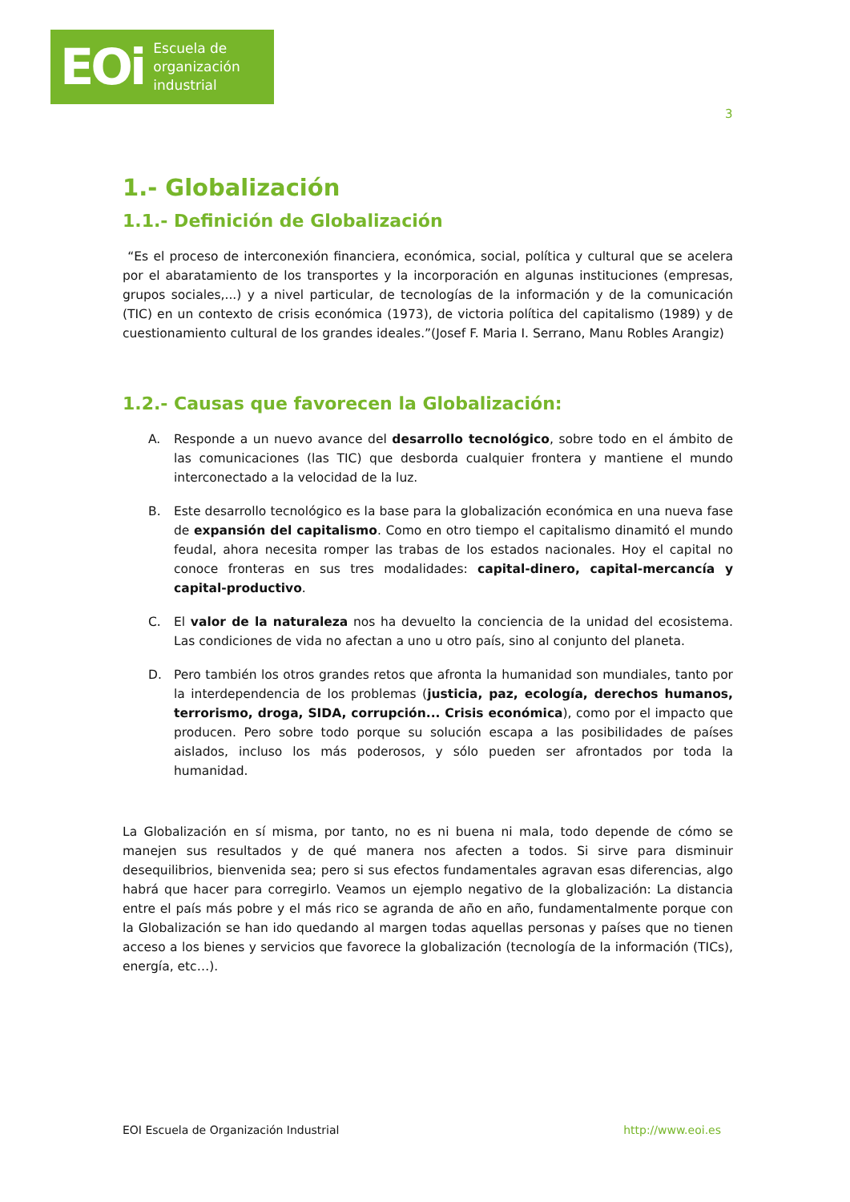EOi Escuela de
organización
industrial
3
1.- Globalización
1.1.- Definición de Globalización
“Es el proceso de interconexión financiera, económica, social, política y cultural que se acelera por el abaratamiento de los transportes y la incorporación en algunas instituciones (empresas, grupos sociales,...) y a nivel particular, de tecnologías de la información y de la comunicación (TIC) en un contexto de crisis económica (1973), de victoria política del capitalismo (1989) y de cuestionamiento cultural de los grandes ideales.”(Josef F. Maria I. Serrano, Manu Robles Arangiz)
1.2.- Causas que favorecen la Globalización:
A. Responde a un nuevo avance del desarrollo tecnológico, sobre todo en el ámbito de las comunicaciones (las TIC) que desborda cualquier frontera y mantiene el mundo interconectado a la velocidad de la luz.
B. Este desarrollo tecnológico es la base para la globalización económica en una nueva fase de expansión del capitalismo. Como en otro tiempo el capitalismo dinamitó el mundo feudal, ahora necesita romper las trabas de los estados nacionales. Hoy el capital no conoce fronteras en sus tres modalidades: capital-dinero, capital-mercancía y capital-productivo.
C. El valor de la naturaleza nos ha devuelto la conciencia de la unidad del ecosistema. Las condiciones de vida no afectan a uno u otro país, sino al conjunto del planeta.
D. Pero también los otros grandes retos que afronta la humanidad son mundiales, tanto por la interdependencia de los problemas (justicia, paz, ecología, derechos humanos, terrorismo, droga, SIDA, corrupción... Crisis económica), como por el impacto que producen. Pero sobre todo porque su solución escapa a las posibilidades de países aislados, incluso los más poderosos, y sólo pueden ser afrontados por toda la humanidad.
La Globalización en sí misma, por tanto, no es ni buena ni mala, todo depende de cómo se manejen sus resultados y de qué manera nos afecten a todos. Si sirve para disminuir desequilibrios, bienvenida sea; pero si sus efectos fundamentales agravan esas diferencias, algo habrá que hacer para corregirlo. Veamos un ejemplo negativo de la globalización: La distancia entre el país más pobre y el más rico se agranda de año en año, fundamentalmente porque con la Globalización se han ido quedando al margen todas aquellas personas y países que no tienen acceso a los bienes y servicios que favorece la globalización (tecnología de la información (TICs), energía, etc…).
EOI Escuela de Organización Industrial http://www.eoi.es